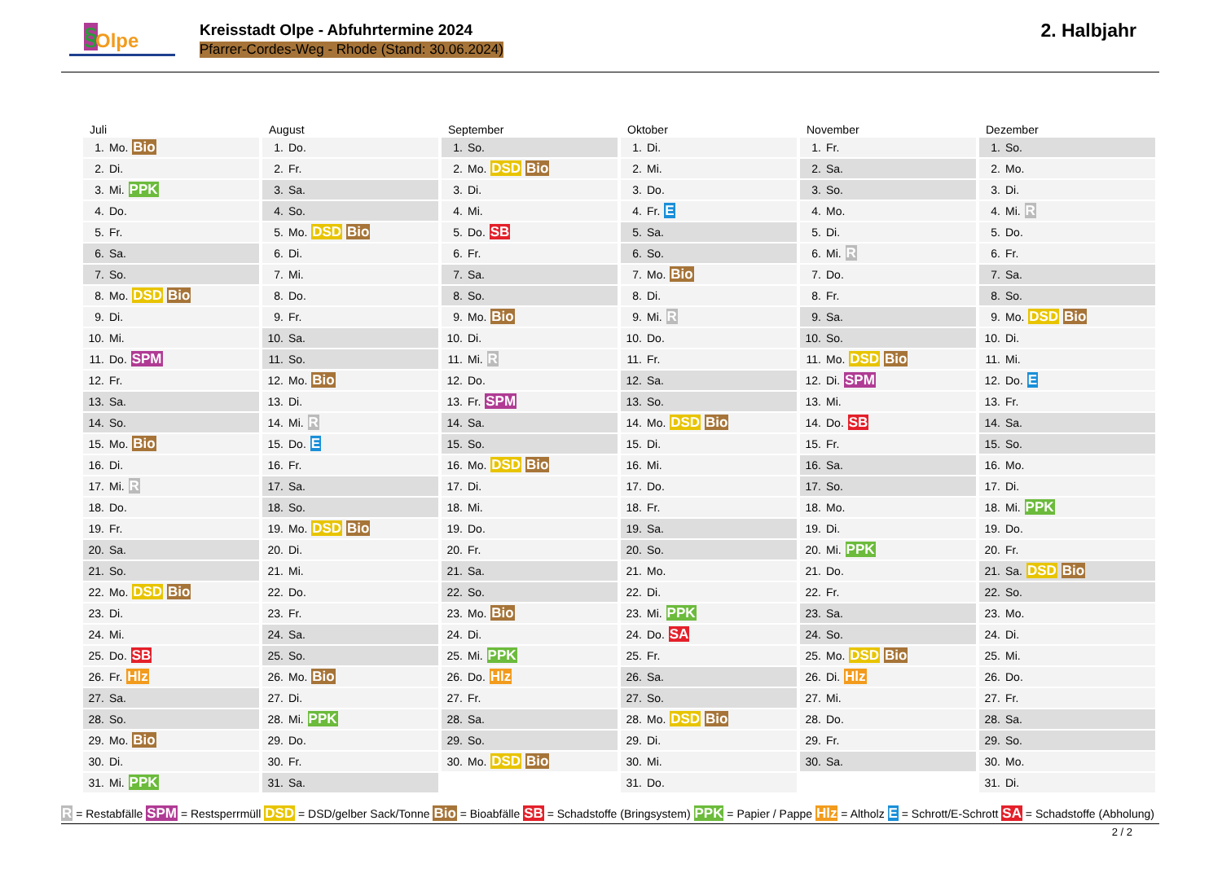§ Olpe
Kreisstadt Olpe - Abfuhrtermine 2024
Pfarrer-Cordes-Weg - Rhode (Stand: 30.06.2024)
2. Halbjahr
Juli
| 1. | Mo. Bio |
| 2. | Di. |
| 3. | Mi. PPK |
| 4. | Do. |
| 5. | Fr. |
| 6. | Sa. |
| 7. | So. |
| 8. | Mo. DSD Bio |
| 9. | Di. |
| 10. | Mi. |
| 11. | Do. SPM |
| 12. | Fr. |
| 13. | Sa. |
| 14. | So. |
| 15. | Mo. Bio |
| 16. | Di. |
| 17. | Mi. R |
| 18. | Do. |
| 19. | Fr. |
| 20. | Sa. |
| 21. | So. |
| 22. | Mo. DSD Bio |
| 23. | Di. |
| 24. | Mi. |
| 25. | Do. SB |
| 26. | Fr. Hlz |
| 27. | Sa. |
| 28. | So. |
| 29. | Mo. Bio |
| 30. | Di. |
| 31. | Mi. PPK |
August
| 1. | Do. |
| 2. | Fr. |
| 3. | Sa. |
| 4. | So. |
| 5. | Mo. DSD Bio |
| 6. | Di. |
| 7. | Mi. |
| 8. | Do. |
| 9. | Fr. |
| 10. | Sa. |
| 11. | So. |
| 12. | Mo. Bio |
| 13. | Di. |
| 14. | Mi. R |
| 15. | Do. E |
| 16. | Fr. |
| 17. | Sa. |
| 18. | So. |
| 19. | Mo. DSD Bio |
| 20. | Di. |
| 21. | Mi. |
| 22. | Do. |
| 23. | Fr. |
| 24. | Sa. |
| 25. | So. |
| 26. | Mo. Bio |
| 27. | Di. |
| 28. | Mi. PPK |
| 29. | Do. |
| 30. | Fr. |
| 31. | Sa. |
September
| 1. | So. |
| 2. | Mo. DSD Bio |
| 3. | Di. |
| 4. | Mi. |
| 5. | Do. SB |
| 6. | Fr. |
| 7. | Sa. |
| 8. | So. |
| 9. | Mo. Bio |
| 10. | Di. |
| 11. | Mi. R |
| 12. | Do. |
| 13. | Fr. SPM |
| 14. | Sa. |
| 15. | So. |
| 16. | Mo. DSD Bio |
| 17. | Di. |
| 18. | Mi. |
| 19. | Do. |
| 20. | Fr. |
| 21. | Sa. |
| 22. | So. |
| 23. | Mo. Bio |
| 24. | Di. |
| 25. | Mi. PPK |
| 26. | Do. Hlz |
| 27. | Fr. |
| 28. | Sa. |
| 29. | So. |
| 30. | Mo. DSD Bio |
Oktober
| 1. | Di. |
| 2. | Mi. |
| 3. | Do. |
| 4. | Fr. E |
| 5. | Sa. |
| 6. | So. |
| 7. | Mo. Bio |
| 8. | Di. |
| 9. | Mi. R |
| 10. | Do. |
| 11. | Fr. |
| 12. | Sa. |
| 13. | So. |
| 14. | Mo. DSD Bio |
| 15. | Di. |
| 16. | Mi. |
| 17. | Do. |
| 18. | Fr. |
| 19. | Sa. |
| 20. | So. |
| 21. | Mo. |
| 22. | Di. |
| 23. | Mi. PPK |
| 24. | Do. SA |
| 25. | Fr. |
| 26. | Sa. |
| 27. | So. |
| 28. | Mo. DSD Bio |
| 29. | Di. |
| 30. | Mi. |
| 31. | Do. |
November
| 1. | Fr. |
| 2. | Sa. |
| 3. | So. |
| 4. | Mo. |
| 5. | Di. |
| 6. | Mi. R |
| 7. | Do. |
| 8. | Fr. |
| 9. | Sa. |
| 10. | So. |
| 11. | Mo. DSD Bio |
| 12. | Di. SPM |
| 13. | Mi. |
| 14. | Do. SB |
| 15. | Fr. |
| 16. | Sa. |
| 17. | So. |
| 18. | Mo. |
| 19. | Di. |
| 20. | Mi. PPK |
| 21. | Do. |
| 22. | Fr. |
| 23. | Sa. |
| 24. | So. |
| 25. | Mo. DSD Bio |
| 26. | Di. Hlz |
| 27. | Mi. |
| 28. | Do. |
| 29. | Fr. |
| 30. | Sa. |
Dezember
| 1. | So. |
| 2. | Mo. |
| 3. | Di. |
| 4. | Mi. R |
| 5. | Do. |
| 6. | Fr. |
| 7. | Sa. |
| 8. | So. |
| 9. | Mo. DSD Bio |
| 10. | Di. |
| 11. | Mi. |
| 12. | Do. E |
| 13. | Fr. |
| 14. | Sa. |
| 15. | So. |
| 16. | Mo. |
| 17. | Di. |
| 18. | Mi. PPK |
| 19. | Do. |
| 20. | Fr. |
| 21. | Sa. DSD Bio |
| 22. | So. |
| 23. | Mo. |
| 24. | Di. |
| 25. | Mi. |
| 26. | Do. |
| 27. | Fr. |
| 28. | Sa. |
| 29. | So. |
| 30. | Mo. |
| 31. | Di. |
R = Restabfälle SPM = Restsperrmüll DSD = DSD/gelber Sack/Tonne Bio = Bioabfälle SB = Schadstoffe (Bringsystem) PPK = Papier / Pappe Hlz = Altholz E = Schrott/E-Schrott SA = Schadstoffe (Abholung)
2 / 2